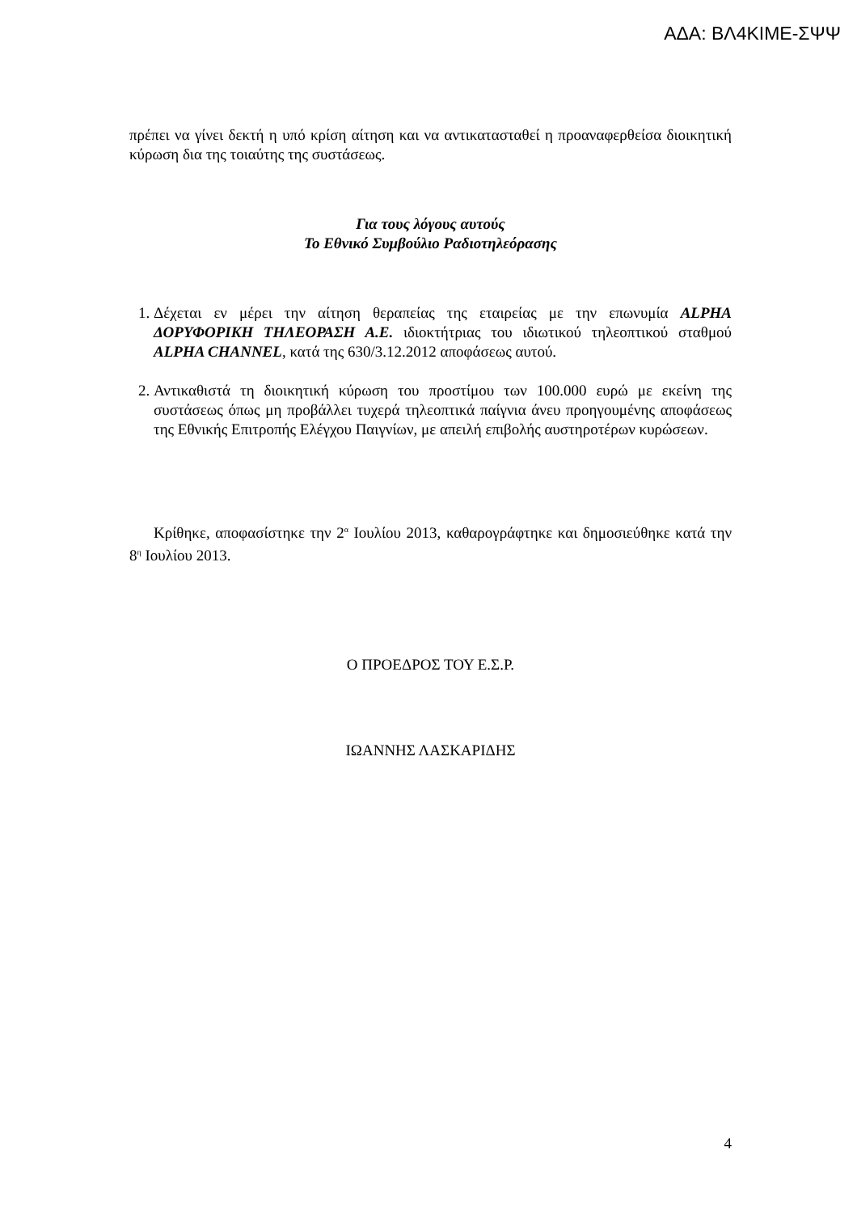ΑΔΑ: ΒΛ4ΚΙΜΕ-ΣΨΨ
πρέπει να γίνει δεκτή η υπό κρίση αίτηση και να αντικατασταθεί η προαναφερθείσα διοικητική κύρωση δια της τοιαύτης της συστάσεως.
Για τους λόγους αυτούς
Το Εθνικό Συμβούλιο Ραδιοτηλεόρασης
1. Δέχεται εν μέρει την αίτηση θεραπείας της εταιρείας με την επωνυμία ALPHA ΔΟΡΥΦΟΡΙΚΗ ΤΗΛΕΟΡΑΣΗ Α.Ε. ιδιοκτήτριας του ιδιωτικού τηλεοπτικού σταθμού ALPHA CHANNEL, κατά της 630/3.12.2012 αποφάσεως αυτού.
2. Αντικαθιστά τη διοικητική κύρωση του προστίμου των 100.000 ευρώ με εκείνη της συστάσεως όπως μη προβάλλει τυχερά τηλεοπτικά παίγνια άνευ προηγουμένης αποφάσεως της Εθνικής Επιτροπής Ελέγχου Παιγνίων, με απειλή επιβολής αυστηροτέρων κυρώσεων.
Κρίθηκε, αποφασίστηκε την 2<sup>α</sup> Ιουλίου 2013, καθαρογράφτηκε και δημοσιεύθηκε κατά την 8<sup>η</sup> Ιουλίου 2013.
Ο ΠΡΟΕΔΡΟΣ ΤΟΥ Ε.Σ.Ρ.
ΙΩΑΝΝΗΣ ΛΑΣΚΑΡΙΔΗΣ
4